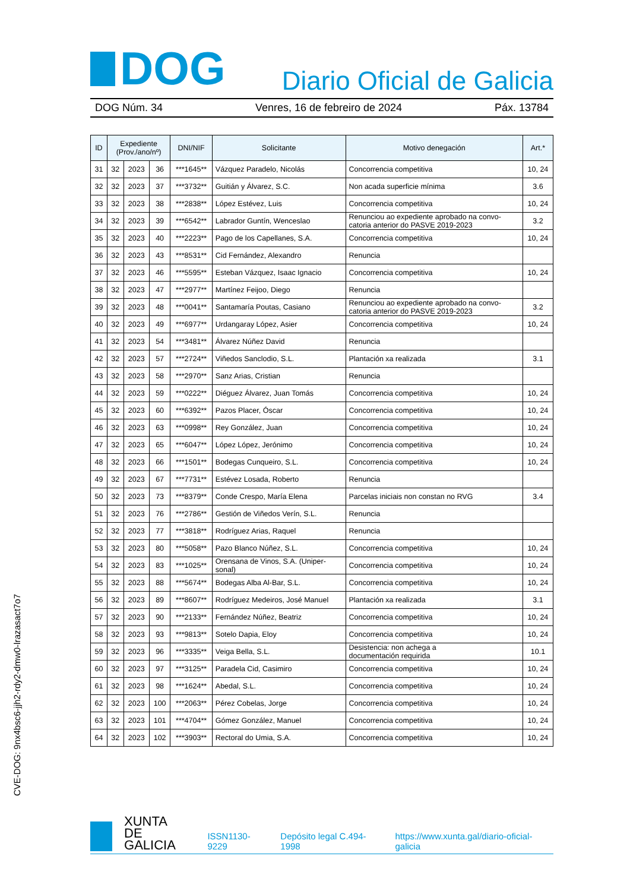DOG
Diario Oficial de Galicia
DOG Núm. 34 Venres, 16 de febreiro de 2024 Páx. 13784
| ID | Expediente (Prov./ano/nº) | | | DNI/NIF | Solicitante | Motivo denegación | Art.* |
| --- | --- | --- | --- | --- | --- | --- | --- |
| 31 | 32 | 2023 | 36 | ***1645** | Vázquez Paradelo, Nicolás | Concorrencia competitiva | 10, 24 |
| 32 | 32 | 2023 | 37 | ***3732** | Guitián y Álvarez, S.C. | Non acada superficie mínima | 3.6 |
| 33 | 32 | 2023 | 38 | ***2838** | López Estévez, Luis | Concorrencia competitiva | 10, 24 |
| 34 | 32 | 2023 | 39 | ***6542** | Labrador Guntín, Wenceslao | Renunciou ao expediente aprobado na convo- catoria anterior do PASVE 2019-2023 | 3.2 |
| 35 | 32 | 2023 | 40 | ***2223** | Pago de los Capellanes, S.A. | Concorrencia competitiva | 10, 24 |
| 36 | 32 | 2023 | 43 | ***8531** | Cid Fernández, Alexandro | Renuncia | |
| 37 | 32 | 2023 | 46 | ***5595** | Esteban Vázquez, Isaac Ignacio | Concorrencia competitiva | 10, 24 |
| 38 | 32 | 2023 | 47 | ***2977** | Martínez Feijoo, Diego | Renuncia | |
| 39 | 32 | 2023 | 48 | ***0041** | Santamaría Poutas, Casiano | Renunciou ao expediente aprobado na convo- catoria anterior do PASVE 2019-2023 | 3.2 |
| 40 | 32 | 2023 | 49 | ***6977** | Urdangaray López, Asier | Concorrencia competitiva | 10, 24 |
| 41 | 32 | 2023 | 54 | ***3481** | Álvarez Núñez David | Renuncia | |
| 42 | 32 | 2023 | 57 | ***2724** | Viñedos Sanclodio, S.L. | Plantación xa realizada | 3.1 |
| 43 | 32 | 2023 | 58 | ***2970** | Sanz Arias, Cristian | Renuncia | |
| 44 | 32 | 2023 | 59 | ***0222** | Diéguez Álvarez, Juan Tomás | Concorrencia competitiva | 10, 24 |
| 45 | 32 | 2023 | 60 | ***6392** | Pazos Placer, Óscar | Concorrencia competitiva | 10, 24 |
| 46 | 32 | 2023 | 63 | ***0998** | Rey González, Juan | Concorrencia competitiva | 10, 24 |
| 47 | 32 | 2023 | 65 | ***6047** | López López, Jerónimo | Concorrencia competitiva | 10, 24 |
| 48 | 32 | 2023 | 66 | ***1501** | Bodegas Cunqueiro, S.L. | Concorrencia competitiva | 10, 24 |
| 49 | 32 | 2023 | 67 | ***7731** | Estévez Losada, Roberto | Renuncia | |
| 50 | 32 | 2023 | 73 | ***8379** | Conde Crespo, María Elena | Parcelas iniciais non constan no RVG | 3.4 |
| 51 | 32 | 2023 | 76 | ***2786** | Gestión de Viñedos Verín, S.L. | Renuncia | |
| 52 | 32 | 2023 | 77 | ***3818** | Rodríguez Arias, Raquel | Renuncia | |
| 53 | 32 | 2023 | 80 | ***5058** | Pazo Blanco Núñez, S.L. | Concorrencia competitiva | 10, 24 |
| 54 | 32 | 2023 | 83 | ***1025** | Orensana de Vinos, S.A. (Uniper- sonal) | Concorrencia competitiva | 10, 24 |
| 55 | 32 | 2023 | 88 | ***5674** | Bodegas Alba Al-Bar, S.L. | Concorrencia competitiva | 10, 24 |
| 56 | 32 | 2023 | 89 | ***8607** | Rodríguez Medeiros, José Manuel | Plantación xa realizada | 3.1 |
| 57 | 32 | 2023 | 90 | ***2133** | Fernández Núñez, Beatriz | Concorrencia competitiva | 10, 24 |
| 58 | 32 | 2023 | 93 | ***9813** | Sotelo Dapia, Eloy | Concorrencia competitiva | 10, 24 |
| 59 | 32 | 2023 | 96 | ***3335** | Veiga Bella, S.L. | Desistencia: non achega a documentación requirida | 10.1 |
| 60 | 32 | 2023 | 97 | ***3125** | Paradela Cid, Casimiro | Concorrencia competitiva | 10, 24 |
| 61 | 32 | 2023 | 98 | ***1624** | Abedal, S.L. | Concorrencia competitiva | 10, 24 |
| 62 | 32 | 2023 | 100 | ***2063** | Pérez Cobelas, Jorge | Concorrencia competitiva | 10, 24 |
| 63 | 32 | 2023 | 101 | ***4704** | Gómez González, Manuel | Concorrencia competitiva | 10, 24 |
| 64 | 32 | 2023 | 102 | ***3903** | Rectoral do Umia, S.A. | Concorrencia competitiva | 10, 24 |
CVE-DOG: 9nx4bsc6-jjh2-rdy2-dmw0-lrazasact7o7
XUNTA
DE GALICIA
ISSN1130-9229 Depósito legal C.494-1998 https://www.xunta.gal/diario-oficial-galicia